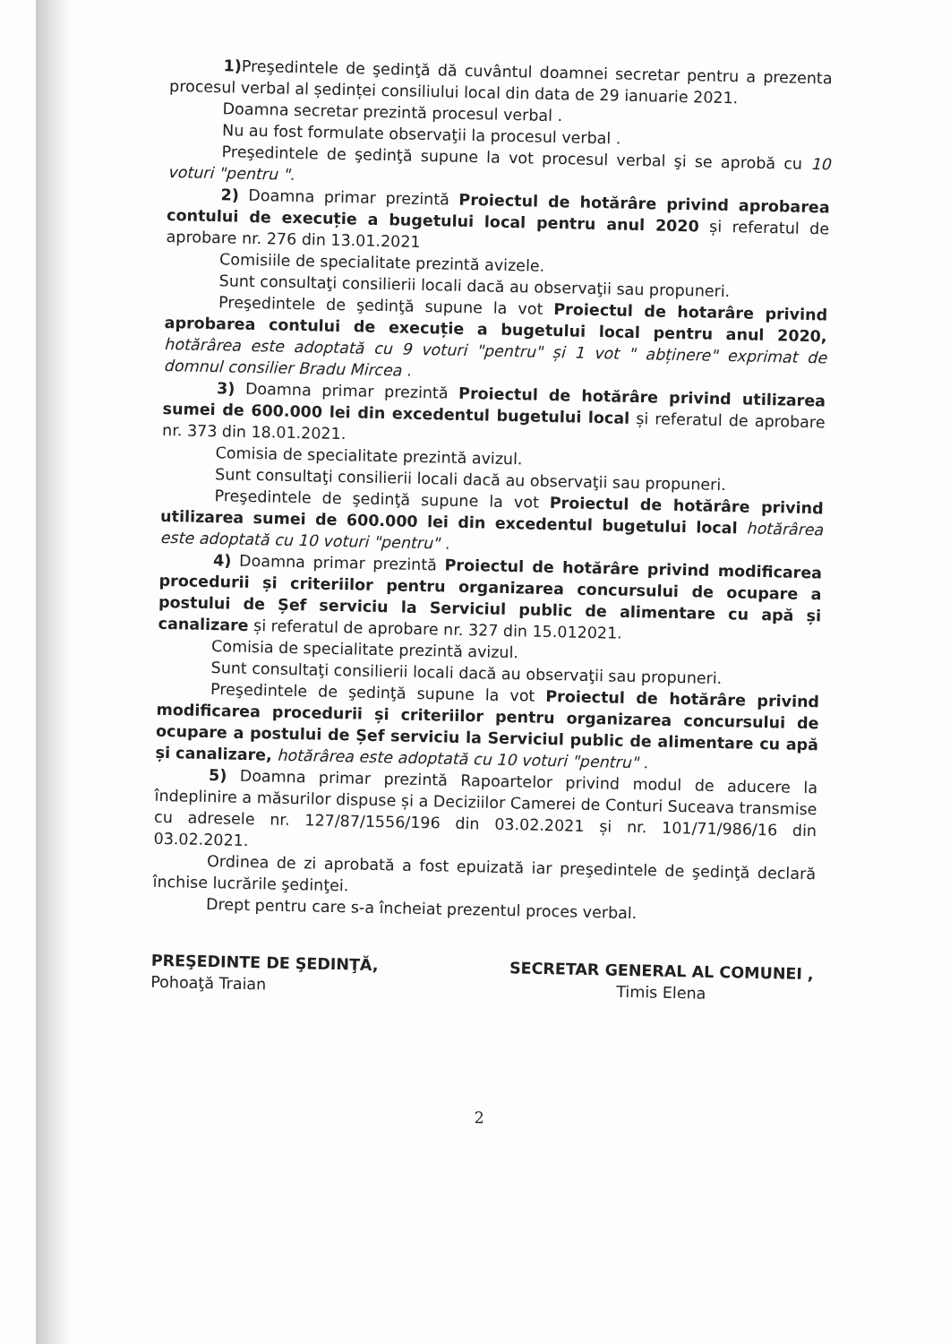1) Preşedintele de şedinţă dă cuvântul doamnei secretar pentru a prezenta procesul verbal al ședinței consiliului local din data de 29 ianuarie 2021.
Doamna secretar prezintă procesul verbal .
Nu au fost formulate observaţii la procesul verbal .
Preşedintele de şedinţă supune la vot procesul verbal şi se aprobă cu 10 voturi "pentru ".
2) Doamna primar prezintă Proiectul de hotărâre privind aprobarea contului de execuție a bugetului local pentru anul 2020 și referatul de aprobare nr. 276 din 13.01.2021
Comisiile de specialitate prezintă avizele.
Sunt consultaţi consilierii locali dacă au observaţii sau propuneri.
Preşedintele de şedinţă supune la vot Proiectul de hotarâre privind aprobarea contului de execuție a bugetului local pentru anul 2020, hotărârea este adoptată cu 9 voturi "pentru" și 1 vot " abținere" exprimat de domnul consilier Bradu Mircea .
3) Doamna primar prezintă Proiectul de hotărâre privind utilizarea sumei de 600.000 lei din excedentul bugetului local și referatul de aprobare nr. 373 din 18.01.2021.
Comisia de specialitate prezintă avizul.
Sunt consultaţi consilierii locali dacă au observaţii sau propuneri.
Preşedintele de şedinţă supune la vot Proiectul de hotărâre privind utilizarea sumei de 600.000 lei din excedentul bugetului local hotărârea este adoptată cu 10 voturi "pentru" .
4) Doamna primar prezintă Proiectul de hotărâre privind modificarea procedurii și criteriilor pentru organizarea concursului de ocupare a postului de Șef serviciu la Serviciul public de alimentare cu apă și canalizare și referatul de aprobare nr. 327 din 15.012021.
Comisia de specialitate prezintă avizul.
Sunt consultaţi consilierii locali dacă au observaţii sau propuneri.
Preşedintele de şedinţă supune la vot Proiectul de hotărâre privind modificarea procedurii și criteriilor pentru organizarea concursului de ocupare a postului de Șef serviciu la Serviciul public de alimentare cu apă și canalizare, hotărârea este adoptată cu 10 voturi "pentru" .
5) Doamna primar prezintă Rapoartelor privind modul de aducere la îndeplinire a măsurilor dispuse și a Deciziilor Camerei de Conturi Suceava transmise cu adresele nr. 127/87/1556/196 din 03.02.2021 și nr. 101/71/986/16 din 03.02.2021.
Ordinea de zi aprobată a fost epuizată iar preşedintele de şedinţă declară închise lucrările şedinţei.
Drept pentru care s-a încheiat prezentul proces verbal.
PREŞEDINTE DE ŞEDINŢĂ,
Pohoaţă Traian
SECRETAR GENERAL AL COMUNEI ,
Timis Elena
2